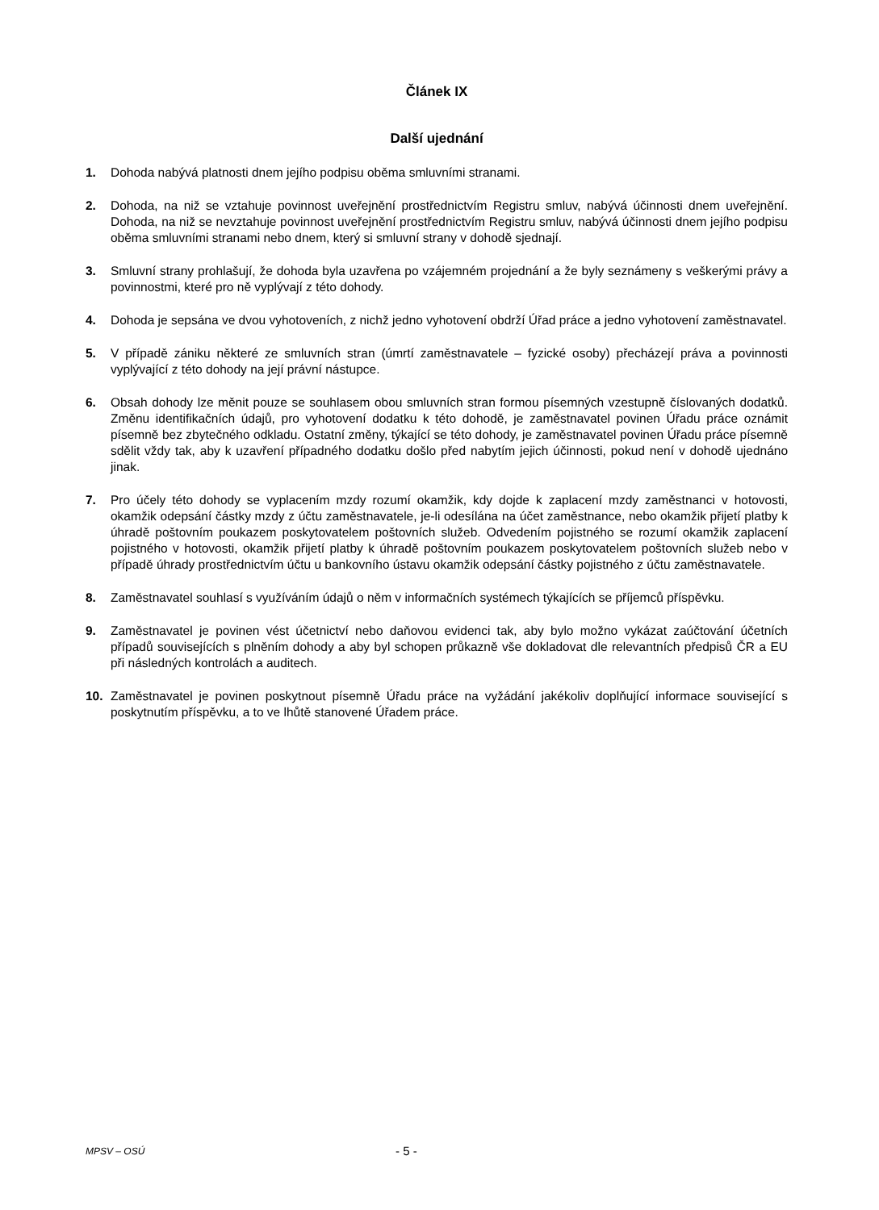Článek IX
Další ujednání
1. Dohoda nabývá platnosti dnem jejího podpisu oběma smluvními stranami.
2. Dohoda, na niž se vztahuje povinnost uveřejnění prostřednictvím Registru smluv, nabývá účinnosti dnem uveřejnění. Dohoda, na niž se nevztahuje povinnost uveřejnění prostřednictvím Registru smluv, nabývá účinnosti dnem jejího podpisu oběma smluvními stranami nebo dnem, který si smluvní strany v dohodě sjednají.
3. Smluvní strany prohlašují, že dohoda byla uzavřena po vzájemném projednání a že byly seznámeny s veškerými právy a povinnostmi, které pro ně vyplývají z této dohody.
4. Dohoda je sepsána ve dvou vyhotoveních, z nichž jedno vyhotovení obdrží Úřad práce a jedno vyhotovení zaměstnavatel.
5. V případě zániku některé ze smluvních stran (úmrtí zaměstnavatele – fyzické osoby) přecházejí práva a povinnosti vyplývající z této dohody na její právní nástupce.
6. Obsah dohody lze měnit pouze se souhlasem obou smluvních stran formou písemných vzestupně číslovaných dodatků. Změnu identifikačních údajů, pro vyhotovení dodatku k této dohodě, je zaměstnavatel povinen Úřadu práce oznámit písemně bez zbytečného odkladu. Ostatní změny, týkající se této dohody, je zaměstnavatel povinen Úřadu práce písemně sdělit vždy tak, aby k uzavření případného dodatku došlo před nabytím jejich účinnosti, pokud není v dohodě ujednáno jinak.
7. Pro účely této dohody se vyplacením mzdy rozumí okamžik, kdy dojde k zaplacení mzdy zaměstnanci v hotovosti, okamžik odepsání částky mzdy z účtu zaměstnavatele, je-li odesílána na účet zaměstnance, nebo okamžik přijetí platby k úhradě poštovním poukazem poskytovatelem poštovních služeb. Odvedením pojistného se rozumí okamžik zaplacení pojistného v hotovosti, okamžik přijetí platby k úhradě poštovním poukazem poskytovatelem poštovních služeb nebo v případě úhrady prostřednictvím účtu u bankovního ústavu okamžik odepsání částky pojistného z účtu zaměstnavatele.
8. Zaměstnavatel souhlasí s využíváním údajů o něm v informačních systémech týkajících se příjemců příspěvku.
9. Zaměstnavatel je povinen vést účetnictví nebo daňovou evidenci tak, aby bylo možno vykázat zaúčtování účetních případů souvisejících s plněním dohody a aby byl schopen průkazně vše dokladovat dle relevantních předpisů ČR a EU při následných kontrolách a auditech.
10. Zaměstnavatel je povinen poskytnout písemně Úřadu práce na vyžádání jakékoliv doplňující informace související s poskytnutím příspěvku, a to ve lhůtě stanovené Úřadem práce.
MPSV – OSÚ - 5 -